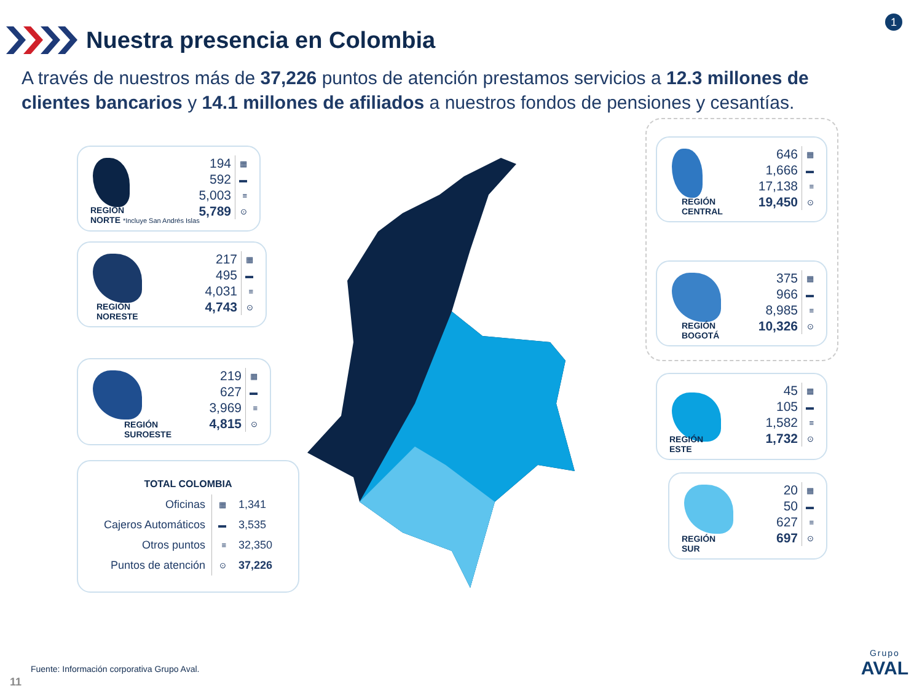Nuestra presencia en Colombia
1
A través de nuestros más de 37,226 puntos de atención prestamos servicios a 12.3 millones de clientes bancarios y 14.1 millones de afiliados a nuestros fondos de pensiones y cesantías.
| 194 | ▦ |
| 592 | ▬ |
| 5,003 | ≡ |
| 5,789 | ⊙ |
REGIÓN
NORTE *Incluye San Andrés Islas
| 217 | ▦ |
| 495 | ▬ |
| 4,031 | ≡ |
| 4,743 | ⊙ |
REGIÓN
NORESTE
| 219 | ▦ |
| 627 | ▬ |
| 3,969 | ≡ |
| 4,815 | ⊙ |
REGIÓN
SUROESTE
TOTAL COLOMBIA
| Oficinas | ▦ | 1,341 |
| Cajeros Automáticos | ▬ | 3,535 |
| Otros puntos | ≡ | 32,350 |
| Puntos de atención | ⊙ | 37,226 |
| 646 | ▦ |
| 1,666 | ▬ |
| 17,138 | ≡ |
| 19,450 | ⊙ |
REGIÓN
CENTRAL
| 375 | ▦ |
| 966 | ▬ |
| 8,985 | ≡ |
| 10,326 | ⊙ |
REGIÓN
BOGOTÁ
| 45 | ▦ |
| 105 | ▬ |
| 1,582 | ≡ |
| 1,732 | ⊙ |
REGIÓN
ESTE
| 20 | ▦ |
| 50 | ▬ |
| 627 | ≡ |
| 697 | ⊙ |
REGIÓN
SUR
Fuente: Información corporativa Grupo Aval.
11
Grupo
AVAL